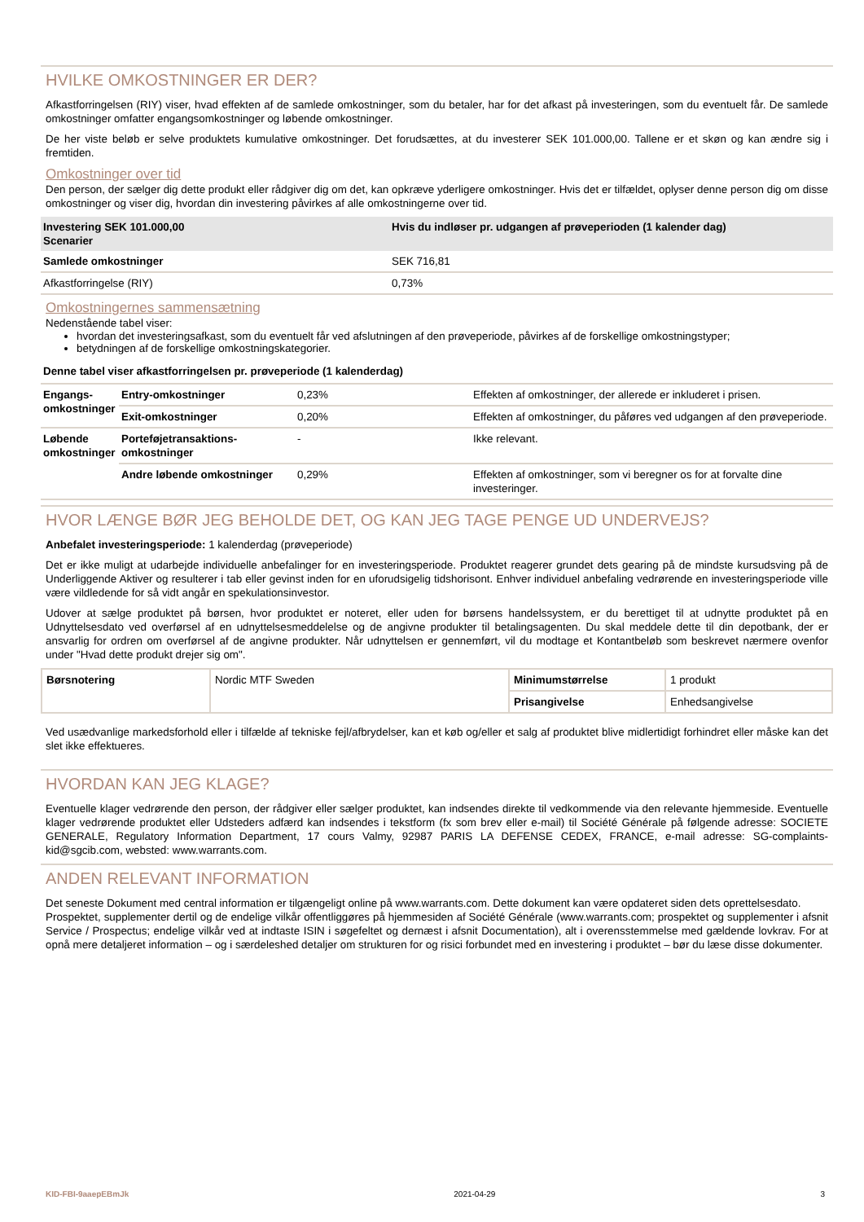HVILKE OMKOSTNINGER ER DER?
Afkastforringelsen (RIY) viser, hvad effekten af de samlede omkostninger, som du betaler, har for det afkast på investeringen, som du eventuelt får. De samlede omkostninger omfatter engangsomkostninger og løbende omkostninger.
De her viste beløb er selve produktets kumulative omkostninger. Det forudsættes, at du investerer SEK 101.000,00. Tallene er et skøn og kan ændre sig i fremtiden.
Omkostninger over tid
Den person, der sælger dig dette produkt eller rådgiver dig om det, kan opkræve yderligere omkostninger. Hvis det er tilfældet, oplyser denne person dig om disse omkostninger og viser dig, hvordan din investering påvirkes af alle omkostningerne over tid.
| Investering SEK 101.000,00 Scenarier | Hvis du indløser pr. udgangen af prøveperioden (1 kalender dag) |
| --- | --- |
| Samlede omkostninger | SEK 716,81 |
| Afkastforringelse (RIY) | 0,73% |
Omkostningernes sammensætning
Nedenstående tabel viser:
hvordan det investeringsafkast, som du eventuelt får ved afslutningen af den prøveperiode, påvirkes af de forskellige omkostningstyper;
betydningen af de forskellige omkostningskategorier.
| Denne tabel viser afkastforringelsen pr. prøveperiode (1 kalenderdag) | | | |
| --- | --- | --- | --- |
| Engangs-omkostninger | Entry-omkostninger | 0,23% | Effekten af omkostninger, der allerede er inkluderet i prisen. |
| | Exit-omkostninger | 0,20% | Effekten af omkostninger, du påføres ved udgangen af den prøveperiode. |
| Løbende omkostninger | Porteføjetransaktions-omkostninger | - | Ikke relevant. |
| | Andre løbende omkostninger | 0,29% | Effekten af omkostninger, som vi beregner os for at forvalte dine investeringer. |
HVOR LÆNGE BØR JEG BEHOLDE DET, OG KAN JEG TAGE PENGE UD UNDERVEJS?
Anbefalet investeringsperiode: 1 kalenderdag (prøveperiode)
Det er ikke muligt at udarbejde individuelle anbefalinger for en investeringsperiode. Produktet reagerer grundet dets gearing på de mindste kursudsving på de Underliggende Aktiver og resulterer i tab eller gevinst inden for en uforudsigelig tidshorisont. Enhver individuel anbefaling vedrørende en investeringsperiode ville være vildledende for så vidt angår en spekulationsinvestor.
Udover at sælge produktet på børsen, hvor produktet er noteret, eller uden for børsens handelssystem, er du berettiget til at udnytte produktet på en Udnyttelsesdato ved overførsel af en udnyttelsesmeddelelse og de angivne produkter til betalingsagenten. Du skal meddele dette til din depotbank, der er ansvarlig for ordren om overførsel af de angivne produkter. Når udnyttelsen er gennemført, vil du modtage et Kontantbeløb som beskrevet nærmere ovenfor under "Hvad dette produkt drejer sig om".
| Børsnotering | Nordic MTF Sweden | Minimumstørrelse | 1 produkt |
| | | Prisangivelse | Enhedsangivelse |
Ved usædvanlige markedsforhold eller i tilfælde af tekniske fejl/afbrydelser, kan et køb og/eller et salg af produktet blive midlertidigt forhindret eller måske kan det slet ikke effektueres.
HVORDAN KAN JEG KLAGE?
Eventuelle klager vedrørende den person, der rådgiver eller sælger produktet, kan indsendes direkte til vedkommende via den relevante hjemmeside. Eventuelle klager vedrørende produktet eller Udsteders adfærd kan indsendes i tekstform (fx som brev eller e-mail) til Société Générale på følgende adresse: SOCIETE GENERALE, Regulatory Information Department, 17 cours Valmy, 92987 PARIS LA DEFENSE CEDEX, FRANCE, e-mail adresse: SG-complaints-kid@sgcib.com, websted: www.warrants.com.
ANDEN RELEVANT INFORMATION
Det seneste Dokument med central information er tilgængeligt online på www.warrants.com. Dette dokument kan være opdateret siden dets oprettelsesdato.
Prospektet, supplementer dertil og de endelige vilkår offentliggøres på hjemmesiden af Société Générale (www.warrants.com; prospektet og supplementer i afsnit Service / Prospectus; endelige vilkår ved at indtaste ISIN i søgefeltet og dernæst i afsnit Documentation), alt i overensstemmelse med gældende lovkrav. For at opnå mere detaljeret information – og i særdeleshed detaljer om strukturen for og risici forbundet med en investering i produktet – bør du læse disse dokumenter.
KID-FBI-9aaepEBmJk 2021-04-29 3